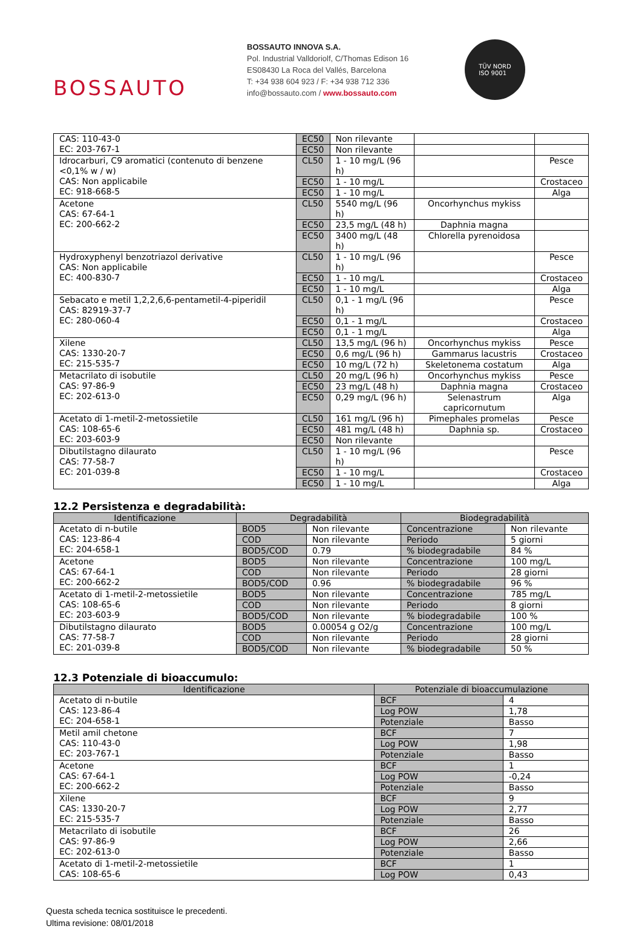BOSSAUTO
BOSSAUTO INNOVA S.A.
Pol. Industrial Valldoriolf, C/Thomas Edison 16
ES08430 La Roca del Vallés, Barcelona
T: +34 938 604 923 / F: +34 938 712 336
info@bossauto.com / www.bossauto.com
TÜV NORD
ISO 9001
| CAS: 110-43-0 EC: 203-767-1 | EC50 | Non rilevante | | |
| | EC50 | Non rilevante | | |
| Idrocarburi, C9 aromatici (contenuto di benzene <0,1% w / w) CAS: Non applicabile EC: 918-668-5 | CL50 | 1 - 10 mg/L (96 h) | | Pesce |
| | EC50 | 1 - 10 mg/L | | Crostaceo |
| | EC50 | 1 - 10 mg/L | | Alga |
| Acetone CAS: 67-64-1 EC: 200-662-2 | CL50 | 5540 mg/L (96 h) | Oncorhynchus mykiss | |
| | EC50 | 23,5 mg/L (48 h) | Daphnia magna | |
| | EC50 | 3400 mg/L (48 h) | Chlorella pyrenoidosa | |
| Hydroxyphenyl benzotriazol derivative CAS: Non applicabile EC: 400-830-7 | CL50 | 1 - 10 mg/L (96 h) | | Pesce |
| | EC50 | 1 - 10 mg/L | | Crostaceo |
| | EC50 | 1 - 10 mg/L | | Alga |
| Sebacato e metil 1,2,2,6,6-pentametil-4-piperidil CAS: 82919-37-7 EC: 280-060-4 | CL50 | 0,1 - 1 mg/L (96 h) | | Pesce |
| | EC50 | 0,1 - 1 mg/L | | Crostaceo |
| | EC50 | 0,1 - 1 mg/L | | Alga |
| Xilene CAS: 1330-20-7 EC: 215-535-7 | CL50 | 13,5 mg/L (96 h) | Oncorhynchus mykiss | Pesce |
| | EC50 | 0,6 mg/L (96 h) | Gammarus lacustris | Crostaceo |
| | EC50 | 10 mg/L (72 h) | Skeletonema costatum | Alga |
| Metacrilato di isobutile CAS: 97-86-9 EC: 202-613-0 | CL50 | 20 mg/L (96 h) | Oncorhynchus mykiss | Pesce |
| | EC50 | 23 mg/L (48 h) | Daphnia magna | Crostaceo |
| | EC50 | 0,29 mg/L (96 h) | Selenastrum capricornutum | Alga |
| Acetato di 1-metil-2-metossietile CAS: 108-65-6 EC: 203-603-9 | CL50 | 161 mg/L (96 h) | Pimephales promelas | Pesce |
| | EC50 | 481 mg/L (48 h) | Daphnia sp. | Crostaceo |
| | EC50 | Non rilevante | | |
| Dibutilstagno dilaurato CAS: 77-58-7 EC: 201-039-8 | CL50 | 1 - 10 mg/L (96 h) | | Pesce |
| | EC50 | 1 - 10 mg/L | | Crostaceo |
| | EC50 | 1 - 10 mg/L | | Alga |
12.2 Persistenza e degradabilità:
| Identificazione | Degradabilità | | Biodegradabilità | |
| --- | --- | --- | --- | --- |
| Acetato di n-butile CAS: 123-86-4 EC: 204-658-1 | BOD5 | Non rilevante | Concentrazione | Non rilevante |
| | COD | Non rilevante | Periodo | 5 giorni |
| | BOD5/COD | 0.79 | % biodegradabile | 84 % |
| Acetone CAS: 67-64-1 EC: 200-662-2 | BOD5 | Non rilevante | Concentrazione | 100 mg/L |
| | COD | Non rilevante | Periodo | 28 giorni |
| | BOD5/COD | 0.96 | % biodegradabile | 96 % |
| Acetato di 1-metil-2-metossietile CAS: 108-65-6 EC: 203-603-9 | BOD5 | Non rilevante | Concentrazione | 785 mg/L |
| | COD | Non rilevante | Periodo | 8 giorni |
| | BOD5/COD | Non rilevante | % biodegradabile | 100 % |
| Dibutilstagno dilaurato CAS: 77-58-7 EC: 201-039-8 | BOD5 | 0.00054 g O2/g | Concentrazione | 100 mg/L |
| | COD | Non rilevante | Periodo | 28 giorni |
| | BOD5/COD | Non rilevante | % biodegradabile | 50 % |
12.3 Potenziale di bioaccumulo:
| Identificazione | Potenziale di bioaccumulazione | |
| --- | --- | --- |
| Acetato di n-butile CAS: 123-86-4 EC: 204-658-1 | BCF | 4 |
| | Log POW | 1,78 |
| | Potenziale | Basso |
| Metil amil chetone CAS: 110-43-0 EC: 203-767-1 | BCF | 7 |
| | Log POW | 1,98 |
| | Potenziale | Basso |
| Acetone CAS: 67-64-1 EC: 200-662-2 | BCF | 1 |
| | Log POW | -0,24 |
| | Potenziale | Basso |
| Xilene CAS: 1330-20-7 EC: 215-535-7 | BCF | 9 |
| | Log POW | 2,77 |
| | Potenziale | Basso |
| Metacrilato di isobutile CAS: 97-86-9 EC: 202-613-0 | BCF | 26 |
| | Log POW | 2,66 |
| | Potenziale | Basso |
| Acetato di 1-metil-2-metossietile CAS: 108-65-6 | BCF | 1 |
| | Log POW | 0,43 |
Questa scheda tecnica sostituisce le precedenti.
Ultima revisione: 08/01/2018